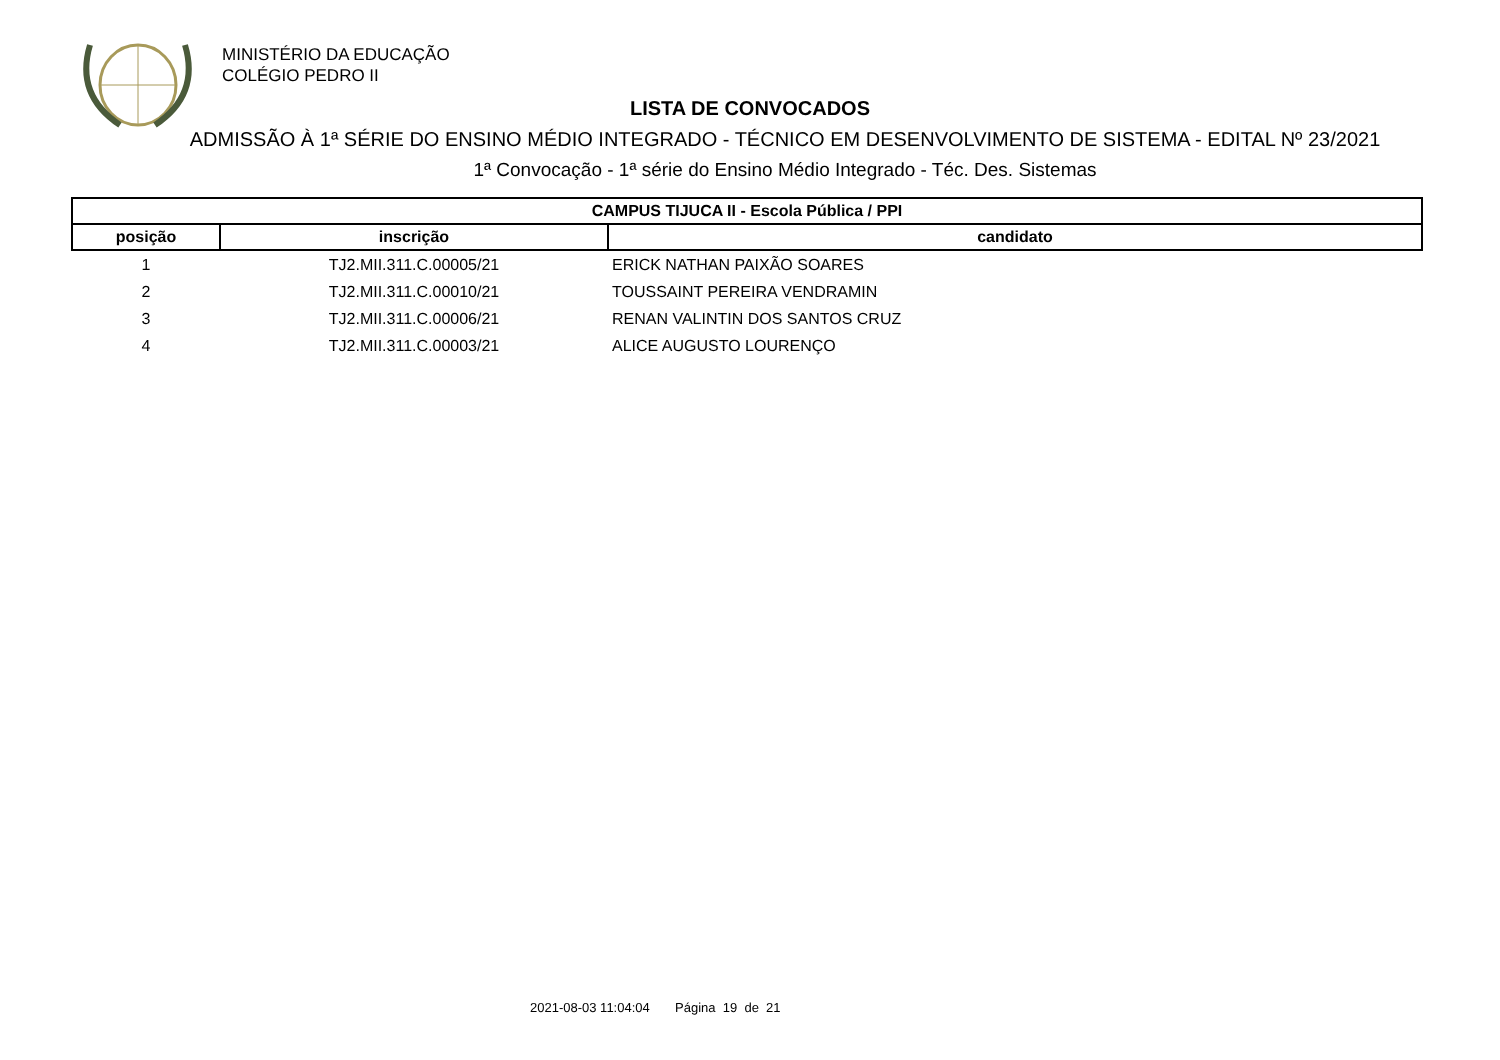MINISTÉRIO DA EDUCAÇÃO
COLÉGIO PEDRO II
LISTA DE CONVOCADOS
ADMISSÃO À 1ª SÉRIE DO ENSINO MÉDIO INTEGRADO - TÉCNICO EM DESENVOLVIMENTO DE SISTEMA - EDITAL Nº 23/2021
1ª Convocação - 1ª série do Ensino Médio Integrado - Téc. Des. Sistemas
| CAMPUS TIJUCA II - Escola Pública / PPI | | |
| --- | --- | --- |
| posição | inscrição | candidato |
| 1 | TJ2.MII.311.C.00005/21 | ERICK NATHAN PAIXÃO SOARES |
| 2 | TJ2.MII.311.C.00010/21 | TOUSSAINT PEREIRA VENDRAMIN |
| 3 | TJ2.MII.311.C.00006/21 | RENAN VALINTIN DOS SANTOS CRUZ |
| 4 | TJ2.MII.311.C.00003/21 | ALICE AUGUSTO LOURENÇO |
2021-08-03 11:04:04 Página 19 de 21